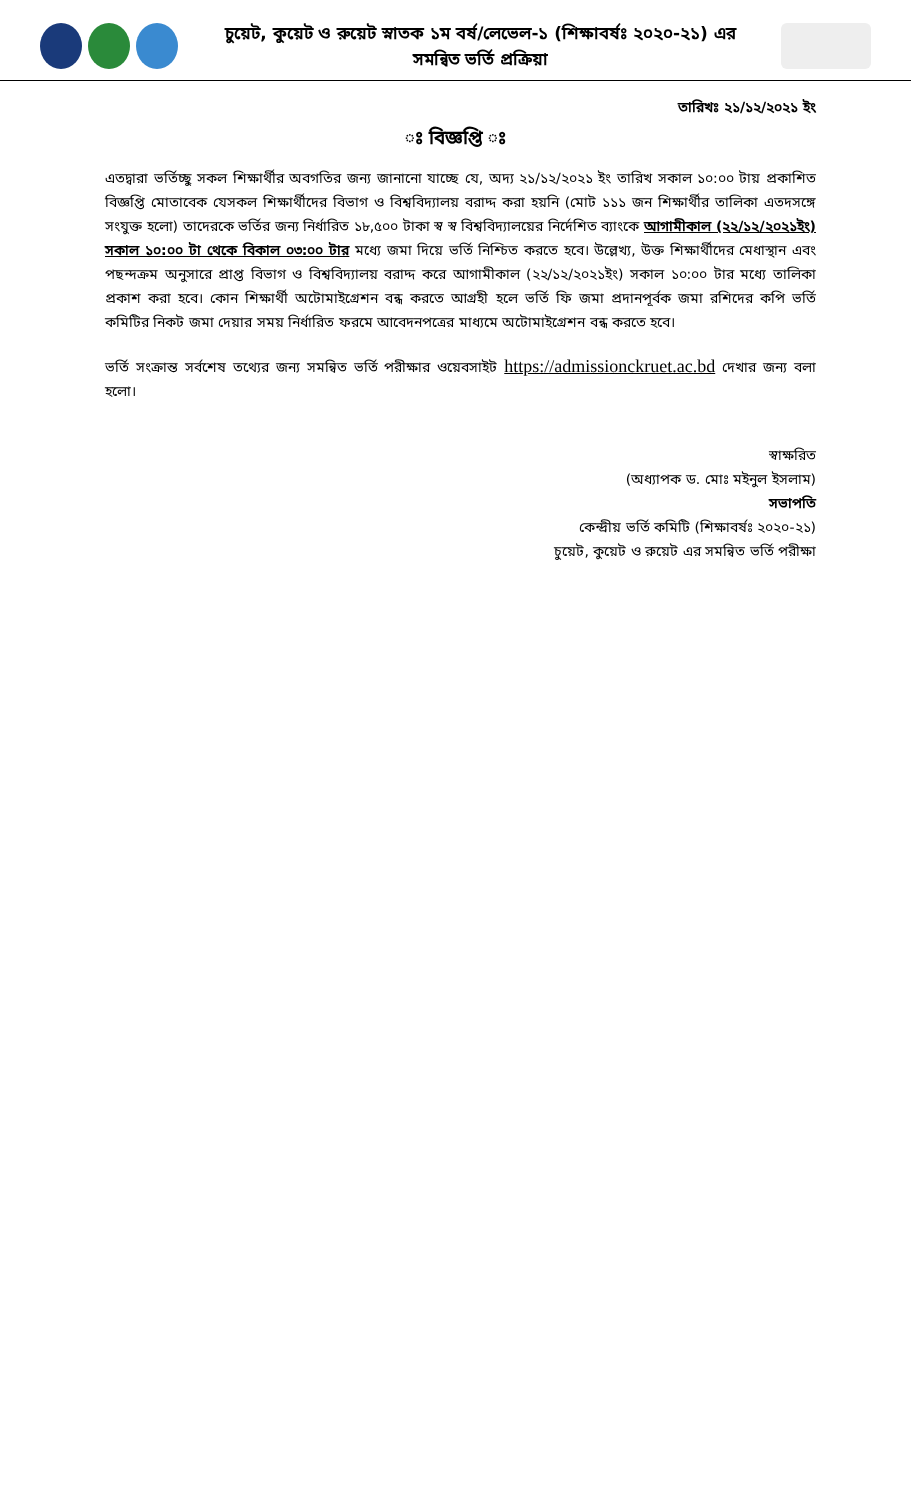চুয়েট, কুয়েট ও রুয়েট স্নাতক ১ম বর্ষ/লেভেল-১ (শিক্ষাবর্ষঃ ২০২০-২১) এর
সমন্বিত ভর্তি প্রক্রিয়া
তারিখঃ ২১/১২/২০২১ ইং
ঃ বিজ্ঞপ্তি ঃ
এতদ্বারা ভর্তিচ্ছু সকল শিক্ষার্থীর অবগতির জন্য জানানো যাচ্ছে যে, অদ্য ২১/১২/২০২১ ইং তারিখ সকাল ১০:০০ টায় প্রকাশিত বিজ্ঞপ্তি মোতাবেক যেসকল শিক্ষার্থীদের বিভাগ ও বিশ্ববিদ্যালয় বরাদ্দ করা হয়নি (মোট ১১১ জন শিক্ষার্থীর তালিকা এতদসঙ্গে সংযুক্ত হলো) তাদেরকে ভর্তির জন্য নির্ধারিত ১৮,৫০০ টাকা স্ব স্ব বিশ্ববিদ্যালয়ের নির্দেশিত ব্যাংকে আগামীকাল (২২/১২/২০২১ইং) সকাল ১০:০০ টা থেকে বিকাল ০৩:০০ টার মধ্যে জমা দিয়ে ভর্তি নিশ্চিত করতে হবে। উল্লেখ্য, উক্ত শিক্ষার্থীদের মেধাস্থান এবং পছন্দক্রম অনুসারে প্রাপ্ত বিভাগ ও বিশ্ববিদ্যালয় বরাদ্দ করে আগামীকাল (২২/১২/২০২১ইং) সকাল ১০:০০ টার মধ্যে তালিকা প্রকাশ করা হবে। কোন শিক্ষার্থী অটোমাইগ্রেশন বন্ধ করতে আগ্রহী হলে ভর্তি ফি জমা প্রদানপূর্বক জমা রশিদের কপি ভর্তি কমিটির নিকট জমা দেয়ার সময় নির্ধারিত ফরমে আবেদনপত্রের মাধ্যমে অটোমাইগ্রেশন বন্ধ করতে হবে।
ভর্তি সংক্রান্ত সর্বশেষ তথ্যের জন্য সমন্বিত ভর্তি পরীক্ষার ওয়েবসাইট https://admissionckruet.ac.bd দেখার জন্য বলা হলো।
স্বাক্ষরিত
(অধ্যাপক ড. মোঃ মইনুল ইসলাম)
সভাপতি
কেন্দ্রীয় ভর্তি কমিটি (শিক্ষাবর্ষঃ ২০২০-২১)
চুয়েট, কুয়েট ও রুয়েট এর সমন্বিত ভর্তি পরীক্ষা